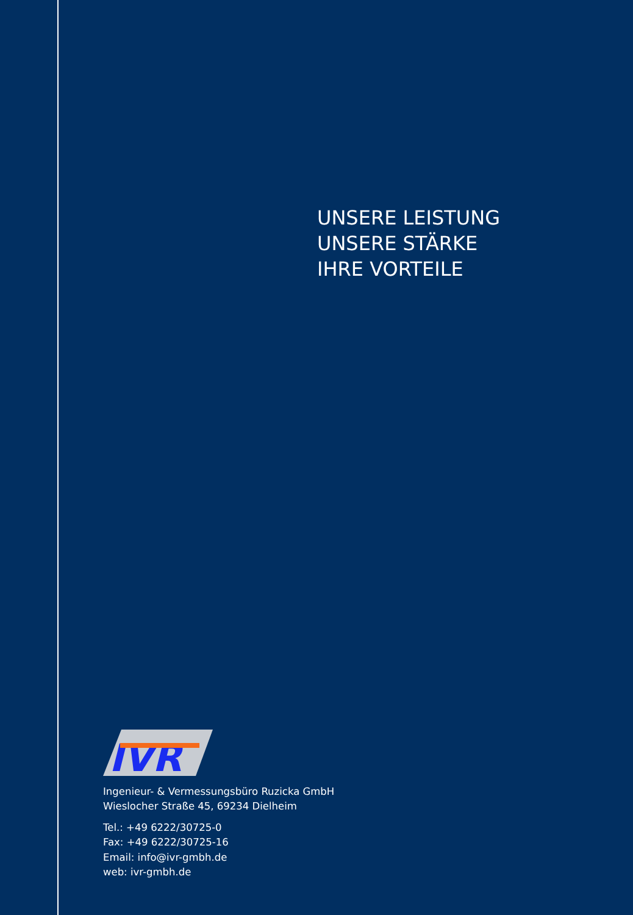UNSERE LEISTUNG
UNSERE STÄRKE
IHRE VORTEILE
IVR
Ingenieur- & Vermessungsbüro Ruzicka GmbH
Wieslocher Straße 45, 69234 Dielheim
Tel.: +49 6222/30725-0
Fax: +49 6222/30725-16
Email: info@ivr-gmbh.de
web: ivr-gmbh.de